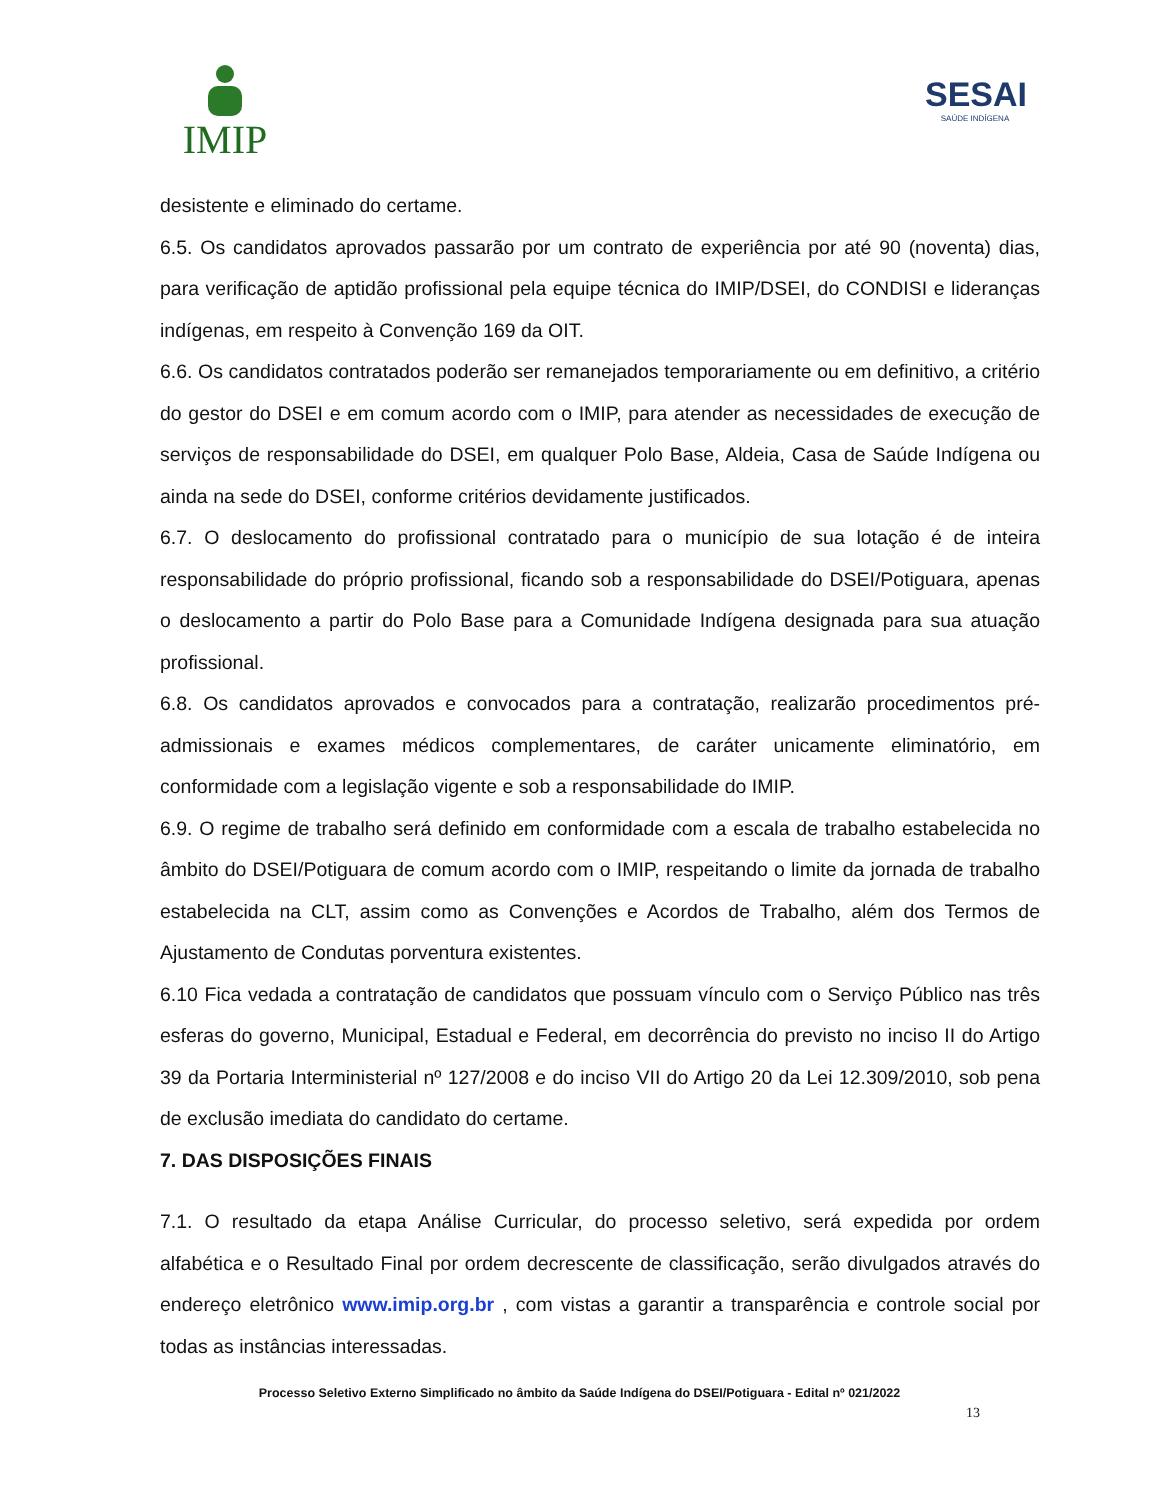IMIP
SESAI
SAÚDE INDÍGENA
desistente e eliminado do certame.
6.5. Os candidatos aprovados passarão por um contrato de experiência por até 90 (noventa) dias, para verificação de aptidão profissional pela equipe técnica do IMIP/DSEI, do CONDISI e lideranças indígenas, em respeito à Convenção 169 da OIT.
6.6. Os candidatos contratados poderão ser remanejados temporariamente ou em definitivo, a critério do gestor do DSEI e em comum acordo com o IMIP, para atender as necessidades de execução de serviços de responsabilidade do DSEI, em qualquer Polo Base, Aldeia, Casa de Saúde Indígena ou ainda na sede do DSEI, conforme critérios devidamente justificados.
6.7. O deslocamento do profissional contratado para o município de sua lotação é de inteira responsabilidade do próprio profissional, ficando sob a responsabilidade do DSEI/Potiguara, apenas o deslocamento a partir do Polo Base para a Comunidade Indígena designada para sua atuação profissional.
6.8. Os candidatos aprovados e convocados para a contratação, realizarão procedimentos pré-admissionais e exames médicos complementares, de caráter unicamente eliminatório, em conformidade com a legislação vigente e sob a responsabilidade do IMIP.
6.9. O regime de trabalho será definido em conformidade com a escala de trabalho estabelecida no âmbito do DSEI/Potiguara de comum acordo com o IMIP, respeitando o limite da jornada de trabalho estabelecida na CLT, assim como as Convenções e Acordos de Trabalho, além dos Termos de Ajustamento de Condutas porventura existentes.
6.10 Fica vedada a contratação de candidatos que possuam vínculo com o Serviço Público nas três esferas do governo, Municipal, Estadual e Federal, em decorrência do previsto no inciso II do Artigo 39 da Portaria Interministerial nº 127/2008 e do inciso VII do Artigo 20 da Lei 12.309/2010, sob pena de exclusão imediata do candidato do certame.
7. DAS DISPOSIÇÕES FINAIS
7.1. O resultado da etapa Análise Curricular, do processo seletivo, será expedida por ordem alfabética e o Resultado Final por ordem decrescente de classificação, serão divulgados através do endereço eletrônico www.imip.org.br , com vistas a garantir a transparência e controle social por todas as instâncias interessadas.
Processo Seletivo Externo Simplificado no âmbito da Saúde Indígena do DSEI/Potiguara - Edital nº 021/2022
13